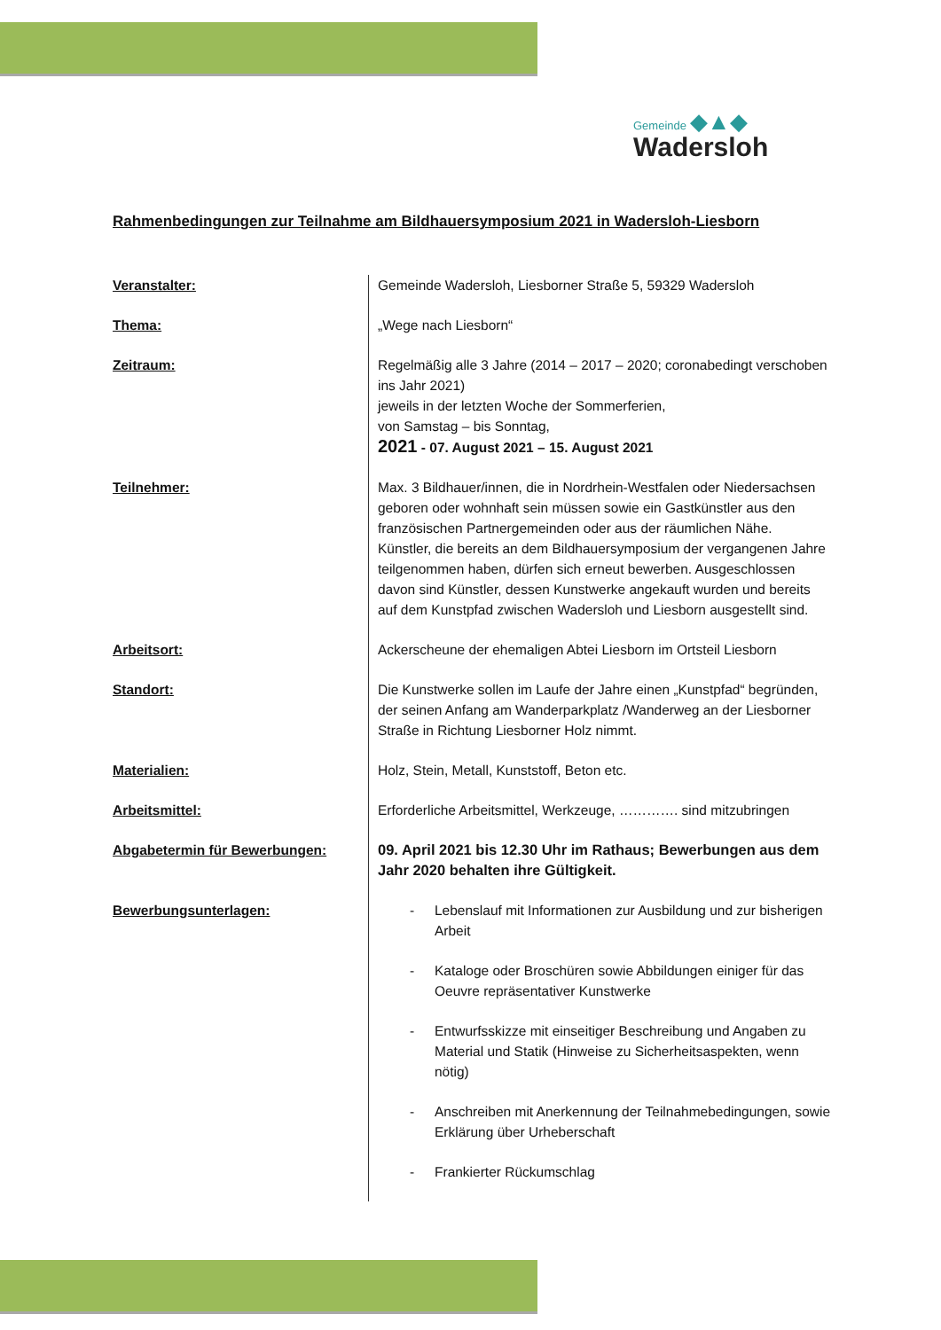Gemeinde ◆▲◆
Wadersloh
Rahmenbedingungen zur Teilnahme am Bildhauersymposium 2021 in Wadersloh-Liesborn
| Veranstalter: | Gemeinde Wadersloh, Liesborner Straße 5, 59329 Wadersloh |
| Thema: | „Wege nach Liesborn“ |
| Zeitraum: | Regelmäßig alle 3 Jahre (2014 – 2017 – 2020; coronabedingt verschoben ins Jahr 2021) jeweils in der letzten Woche der Sommerferien, von Samstag – bis Sonntag, 2021 - 07. August 2021 – 15. August 2021 |
| Teilnehmer: | Max. 3 Bildhauer/innen, die in Nordrhein-Westfalen oder Niedersachsen geboren oder wohnhaft sein müssen sowie ein Gastkünstler aus den französischen Partnergemeinden oder aus der räumlichen Nähe. Künstler, die bereits an dem Bildhauersymposium der vergangenen Jahre teilgenommen haben, dürfen sich erneut bewerben. Ausgeschlossen davon sind Künstler, dessen Kunstwerke angekauft wurden und bereits auf dem Kunstpfad zwischen Wadersloh und Liesborn ausgestellt sind. |
| Arbeitsort: | Ackerscheune der ehemaligen Abtei Liesborn im Ortsteil Liesborn |
| Standort: | Die Kunstwerke sollen im Laufe der Jahre einen „Kunstpfad“ begründen, der seinen Anfang am Wanderparkplatz /Wanderweg an der Liesborner Straße in Richtung Liesborner Holz nimmt. |
| Materialien: | Holz, Stein, Metall, Kunststoff, Beton etc. |
| Arbeitsmittel: | Erforderliche Arbeitsmittel, Werkzeuge, …………. sind mitzubringen |
| Abgabetermin für Bewerbungen: | 09. April 2021 bis 12.30 Uhr im Rathaus; Bewerbungen aus dem Jahr 2020 behalten ihre Gültigkeit. |
| Bewerbungsunterlagen: | - Lebenslauf mit Informationen zur Ausbildung und zur bisherigen Arbeit - Kataloge oder Broschüren sowie Abbildungen einiger für das Oeuvre repräsentativer Kunstwerke - Entwurfsskizze mit einseitiger Beschreibung und Angaben zu Material und Statik (Hinweise zu Sicherheitsaspekten, wenn nötig) - Anschreiben mit Anerkennung der Teilnahmebedingungen, sowie Erklärung über Urheberschaft - Frankierter Rückumschlag |